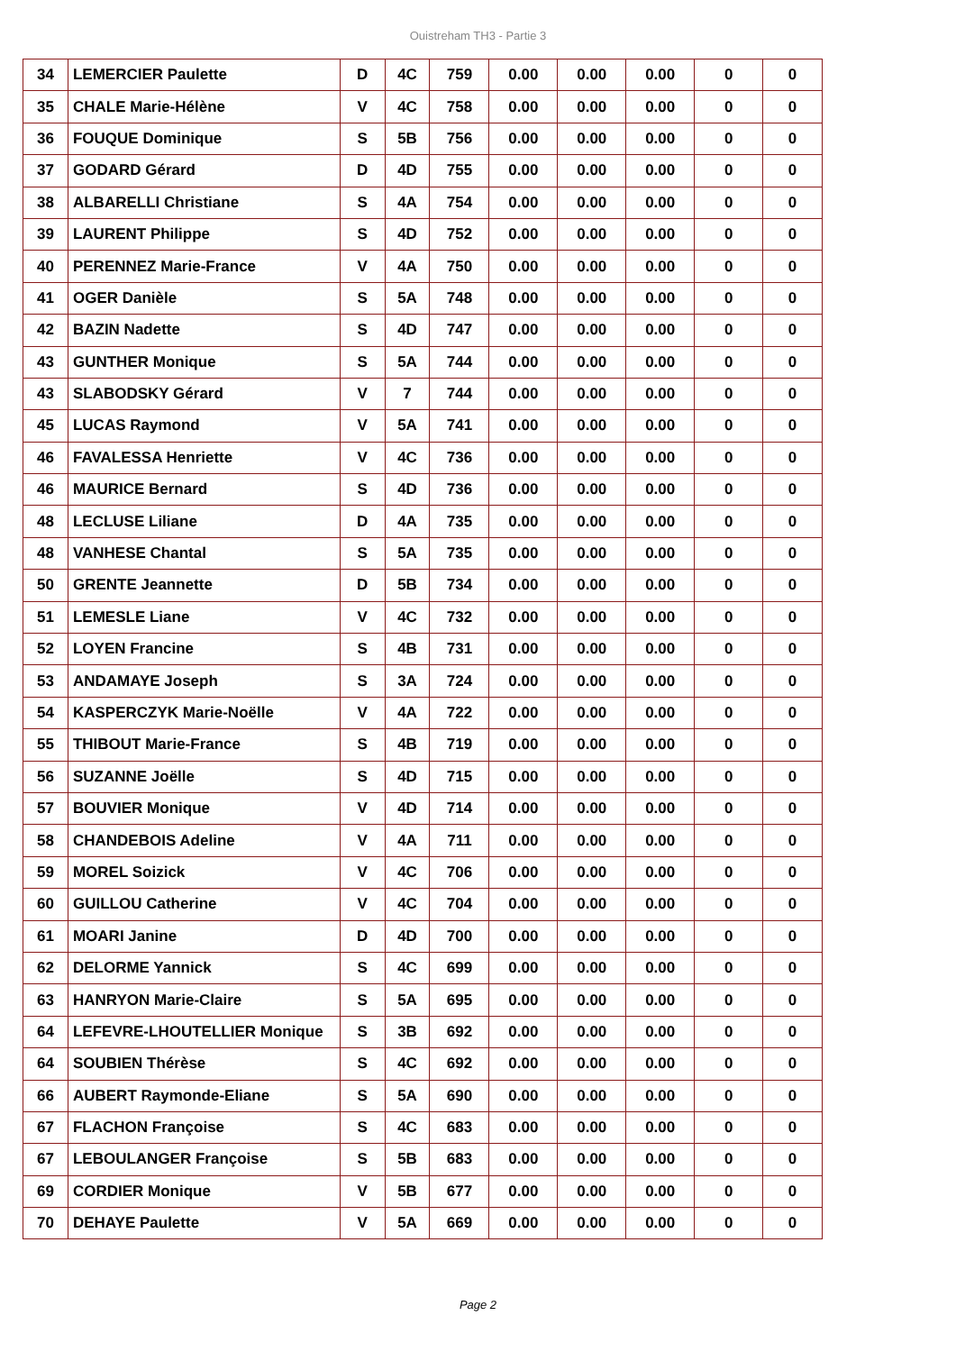Ouistreham TH3 - Partie 3
| 34 | LEMERCIER Paulette | D | 4C | 759 | 0.00 | 0.00 | 0.00 | 0 | 0 |
| 35 | CHALE Marie-Hélène | V | 4C | 758 | 0.00 | 0.00 | 0.00 | 0 | 0 |
| 36 | FOUQUE Dominique | S | 5B | 756 | 0.00 | 0.00 | 0.00 | 0 | 0 |
| 37 | GODARD Gérard | D | 4D | 755 | 0.00 | 0.00 | 0.00 | 0 | 0 |
| 38 | ALBARELLI Christiane | S | 4A | 754 | 0.00 | 0.00 | 0.00 | 0 | 0 |
| 39 | LAURENT Philippe | S | 4D | 752 | 0.00 | 0.00 | 0.00 | 0 | 0 |
| 40 | PERENNEZ Marie-France | V | 4A | 750 | 0.00 | 0.00 | 0.00 | 0 | 0 |
| 41 | OGER Danièle | S | 5A | 748 | 0.00 | 0.00 | 0.00 | 0 | 0 |
| 42 | BAZIN Nadette | S | 4D | 747 | 0.00 | 0.00 | 0.00 | 0 | 0 |
| 43 | GUNTHER Monique | S | 5A | 744 | 0.00 | 0.00 | 0.00 | 0 | 0 |
| 43 | SLABODSKY Gérard | V | 7 | 744 | 0.00 | 0.00 | 0.00 | 0 | 0 |
| 45 | LUCAS Raymond | V | 5A | 741 | 0.00 | 0.00 | 0.00 | 0 | 0 |
| 46 | FAVALESSA Henriette | V | 4C | 736 | 0.00 | 0.00 | 0.00 | 0 | 0 |
| 46 | MAURICE Bernard | S | 4D | 736 | 0.00 | 0.00 | 0.00 | 0 | 0 |
| 48 | LECLUSE Liliane | D | 4A | 735 | 0.00 | 0.00 | 0.00 | 0 | 0 |
| 48 | VANHESE Chantal | S | 5A | 735 | 0.00 | 0.00 | 0.00 | 0 | 0 |
| 50 | GRENTE Jeannette | D | 5B | 734 | 0.00 | 0.00 | 0.00 | 0 | 0 |
| 51 | LEMESLE Liane | V | 4C | 732 | 0.00 | 0.00 | 0.00 | 0 | 0 |
| 52 | LOYEN Francine | S | 4B | 731 | 0.00 | 0.00 | 0.00 | 0 | 0 |
| 53 | ANDAMAYE Joseph | S | 3A | 724 | 0.00 | 0.00 | 0.00 | 0 | 0 |
| 54 | KASPERCZYK Marie-Noëlle | V | 4A | 722 | 0.00 | 0.00 | 0.00 | 0 | 0 |
| 55 | THIBOUT Marie-France | S | 4B | 719 | 0.00 | 0.00 | 0.00 | 0 | 0 |
| 56 | SUZANNE Joëlle | S | 4D | 715 | 0.00 | 0.00 | 0.00 | 0 | 0 |
| 57 | BOUVIER Monique | V | 4D | 714 | 0.00 | 0.00 | 0.00 | 0 | 0 |
| 58 | CHANDEBOIS Adeline | V | 4A | 711 | 0.00 | 0.00 | 0.00 | 0 | 0 |
| 59 | MOREL Soizick | V | 4C | 706 | 0.00 | 0.00 | 0.00 | 0 | 0 |
| 60 | GUILLOU Catherine | V | 4C | 704 | 0.00 | 0.00 | 0.00 | 0 | 0 |
| 61 | MOARI Janine | D | 4D | 700 | 0.00 | 0.00 | 0.00 | 0 | 0 |
| 62 | DELORME Yannick | S | 4C | 699 | 0.00 | 0.00 | 0.00 | 0 | 0 |
| 63 | HANRYON Marie-Claire | S | 5A | 695 | 0.00 | 0.00 | 0.00 | 0 | 0 |
| 64 | LEFEVRE-LHOUTELLIER Monique | S | 3B | 692 | 0.00 | 0.00 | 0.00 | 0 | 0 |
| 64 | SOUBIEN Thérèse | S | 4C | 692 | 0.00 | 0.00 | 0.00 | 0 | 0 |
| 66 | AUBERT Raymonde-Eliane | S | 5A | 690 | 0.00 | 0.00 | 0.00 | 0 | 0 |
| 67 | FLACHON Françoise | S | 4C | 683 | 0.00 | 0.00 | 0.00 | 0 | 0 |
| 67 | LEBOULANGER Françoise | S | 5B | 683 | 0.00 | 0.00 | 0.00 | 0 | 0 |
| 69 | CORDIER Monique | V | 5B | 677 | 0.00 | 0.00 | 0.00 | 0 | 0 |
| 70 | DEHAYE Paulette | V | 5A | 669 | 0.00 | 0.00 | 0.00 | 0 | 0 |
Page 2